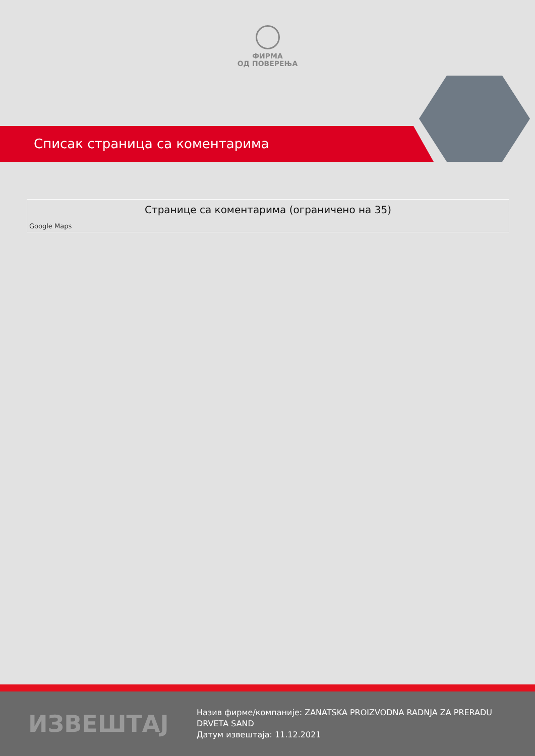ФИРМА
ОД ПОВЕРЕЊА
Списак страница са коментарима
| Странице са коментарима (ограничено на 35) |
| --- |
| Google Maps |
ИЗВЕШТАЈ
Назив фирме/компаније: ZANATSKA PROIZVODNA RADNJA ZA PRERADU DRVETA SAND
Датум извештаја: 11.12.2021